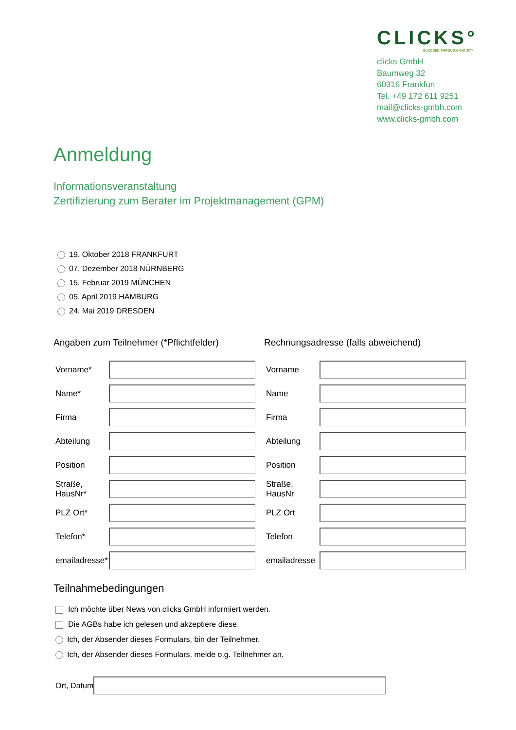CLICKS°
SUCCEED THROUGH VARIETY
clicks GmbH
Baumweg 32
60316 Frankfurt
Tel. +49 172 611 9251
mail@clicks-gmbh.com
www.clicks-gmbh.com
Anmeldung
Informationsveranstaltung
Zertifizierung zum Berater im Projektmanagement (GPM)
19. Oktober 2018 FRANKFURT
07. Dezember 2018 NÜRNBERG
15. Februar 2019 MÜNCHEN
05. April 2019 HAMBURG
24. Mai 2019 DRESDEN
Angaben zum Teilnehmer (*Pflichtfelder)
Vorname*
Name*
Firma
Abteilung
Position
Straße, HausNr*
PLZ Ort*
Telefon*
emailadresse*
Rechnungsadresse (falls abweichend)
Vorname
Name
Firma
Abteilung
Position
Straße, HausNr
PLZ Ort
Telefon
emailadresse
Teilnahmebedingungen
Ich möchte über News von clicks GmbH informiert werden.
Die AGBs habe ich gelesen und akzeptiere diese.
Ich, der Absender dieses Formulars, bin der Teilnehmer.
Ich, der Absender dieses Formulars, melde o.g. Teilnehmer an.
Ort, Datum